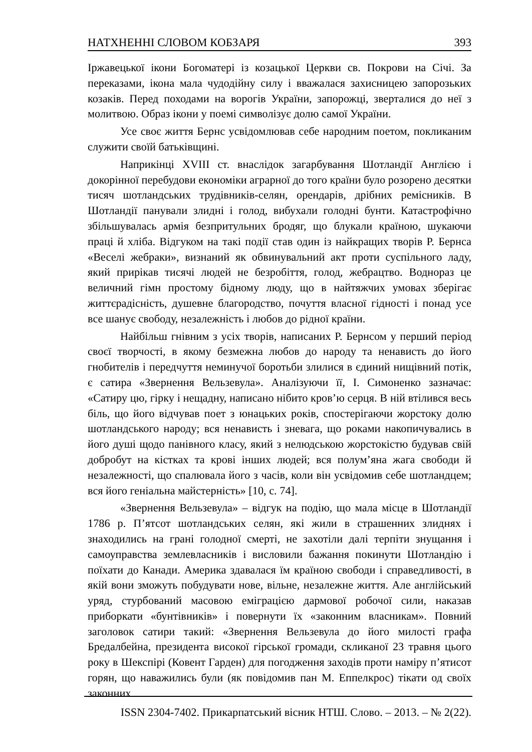НАТХНЕННІ СЛОВОМ КОБЗАРЯ 393
Іржавецької ікони Богоматері із козацької Церкви св. Покрови на Січі. За переказами, ікона мала чудодійну силу і вважалася захисницею запорозьких козаків. Перед походами на ворогів України, запорожці, зверталися до неї з молитвою. Образ ікони у поемі символізує долю самої України.
Усе своє життя Бернс усвідомлював себе народним поетом, покликаним служити своїй батьківщині.
Наприкінці XVIII ст. внаслідок загарбування Шотландії Англією і докорінної перебудови економіки аграрної до того країни було розорено десятки тисяч шотландських трудівників-селян, орендарів, дрібних ремісників. В Шотландії панували злидні і голод, вибухали голодні бунти. Катастрофічно збільшувалась армія безпритульних бродяг, що блукали країною, шукаючи праці й хліба. Відгуком на такі події став один із найкращих творів Р. Бернса «Веселі жебраки», визнаний як обвинувальний акт проти суспільного ладу, який прирікав тисячі людей не безробіття, голод, жебрацтво. Воднораз це величний гімн простому бідному люду, що в найтяжчих умовах зберігає життєрадісність, душевне благородство, почуття власної гідності і понад усе все шанує свободу, незалежність і любов до рідної країни.
Найбільш гнівним з усіх творів, написаних Р. Бернсом у перший період своєї творчості, в якому безмежна любов до народу та ненависть до його гнобителів і передчуття неминучої боротьби злилися в єдиний нищівний потік, є сатира «Звернення Вельзевула». Аналізуючи її, І. Симоненко зазначає: «Сатиру цю, гірку і нещадну, написано нібито кров’ю серця. В ній втілився весь біль, що його відчував поет з юнацьких років, спостерігаючи жорстоку долю шотландського народу; вся ненависть і зневага, що роками накопичувались в його душі щодо панівного класу, який з нелюдською жорстокістю будував свій добробут на кістках та крові інших людей; вся полум’яна жага свободи й незалежності, що спалювала його з часів, коли він усвідомив себе шотландцем; вся його геніальна майстерність» [10, с. 74].
«Звернення Вельзевула» – відгук на подію, що мала місце в Шотландії 1786 р. П’ятсот шотландських селян, які жили в страшенних злиднях і знаходились на грані голодної смерті, не захотіли далі терпіти знущання і самоуправства землевласників і висловили бажання покинути Шотландію і поїхати до Канади. Америка здавалася їм країною свободи і справедливості, в якій вони зможуть побудувати нове, вільне, незалежне життя. Але англійський уряд, стурбований масовою еміграцією дармової робочої сили, наказав приборкати «бунтівників» і повернути їх «законним власникам». Повний заголовок сатири такий: «Звернення Вельзевула до його милості графа Бредалбейна, президента високої гірської громади, скликаної 23 травня цього року в Шекспірі (Ковент Гарден) для погодження заходів проти наміру п’ятисот горян, що наважились були (як повідомив пан М. Еппелкрос) тікати од своїх законних
ISSN 2304-7402. Прикарпатський вісник НТШ. Слово. – 2013. – № 2(22).